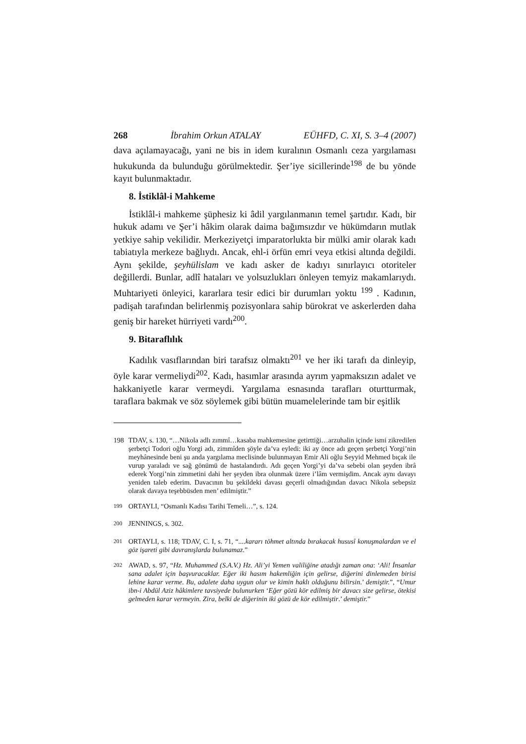268 İbrahim Orkun ATALAY EÜHFD, C. XI, S. 3–4 (2007)
dava açılamayacağı, yani ne bis in idem kuralının Osmanlı ceza yargılaması hukukunda da bulunduğu görülmektedir. Şer’iye sicillerinde<sup>198</sup> de bu yönde kayıt bulunmaktadır.
8. İstiklâl-i Mahkeme
İstiklâl-i mahkeme şüphesiz ki âdil yargılanmanın temel şartıdır. Kadı, bir hukuk adamı ve Şer’i hâkim olarak daima bağımsızdır ve hükümdarın mutlak yetkiye sahip vekilidir. Merkeziyetçi imparatorlukta bir mülki amir olarak kadı tabiatıyla merkeze bağlıydı. Ancak, ehl-i örfün emri veya etkisi altında değildi. Aynı şekilde, şeyhülislam ve kadı asker de kadıyı sınırlayıcı otoriteler değillerdi. Bunlar, adlî hataları ve yolsuzlukları önleyen temyiz makamlarıydı. Muhtariyeti önleyici, kararlara tesir edici bir durumları yoktu <sup>199</sup> . Kadının, padişah tarafından belirlenmiş pozisyonlara sahip bürokrat ve askerlerden daha geniş bir hareket hürriyeti vardı<sup>200</sup>.
9. Bitaraflılık
Kadılık vasıflarından biri tarafsız olmaktı<sup>201</sup> ve her iki tarafı da dinleyip, öyle karar vermeliydi<sup>202</sup>. Kadı, hasımlar arasında ayrım yapmaksızın adalet ve hakkaniyetle karar vermeydi. Yargılama esnasında tarafları oturtturmak, taraflara bakmak ve söz söylemek gibi bütün muamelelerinde tam bir eşitlik
198 TDAV, s. 130, “…Nikola adlı zımmî…kasaba mahkemesine getirttiği…arzuhalin içinde ismi zikredilen şerbetçi Todori oğlu Yorgi adı, zimmîden şöyle da’va eyledi: iki ay önce adı geçen şerbetçi Yorgi’nin meyhânesinde beni şu anda yargılama meclisinde bulunmayan Emir Ali oğlu Seyyid Mehmed bıçak ile vurup yaraladı ve sağ gönümü de hastalandırdı. Adı geçen Yorgi’yi da’va sebebi olan şeyden ibrâ ederek Yorgi’nin zimmetini dahi her şeyden ibra olunmak üzere i’lâm vermişdim. Ancak aynı davayı yeniden taleb ederim. Davacının bu şekildeki davası geçerli olmadığından davacı Nikola sebepsiz olarak davaya teşebbüsden men’ edilmiştir.”
<sup>199</sup> ORTAYLI, “Osmanlı Kadısı Tarihi Temeli…”, s. 124.
<sup>200</sup> JENNINGS, s. 302.
<sup>201</sup> ORTAYLI, s. 118; TDAV, C. I, s. 71, “....kararı töhmet altında bırakacak hususî konuşmalardan ve el göz işareti gibi davranışlarda bulunamaz.”
<sup>202</sup> AWAD, s. 97, “Hz. Muhammed (S.A.V.) Hz. Ali’yi Yemen valiliğine atadığı zaman ona: ‘Ali! İnsanlar sana adalet için başvuracaklar. Eğer iki hasım hakemliğin için gelirse, diğerini dinlemeden birisi lehine karar verme. Bu, adalete daha uygun olur ve kimin haklı olduğunu bilirsin.’ demiştir.”, “Umur ibn-i Abdül Aziz hâkimlere tavsiyede bulunurken ‘Eğer gözü kör edilmiş bir davacı size gelirse, ötekisi gelmeden karar vermeyin. Zira, belki de diğerinin iki gözü de kör edilmiştir.’ demiştir.”